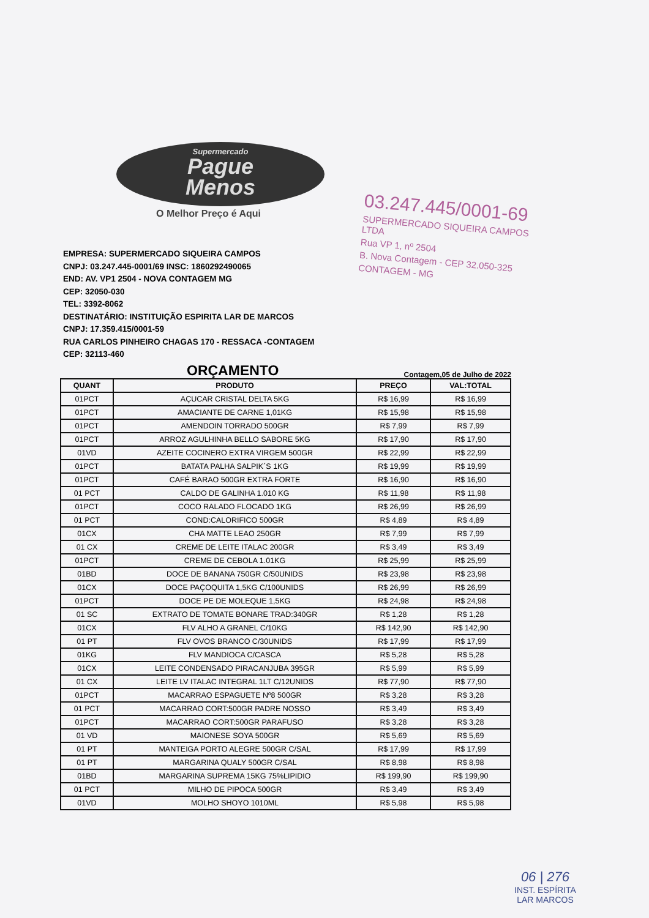Supermercado
Pague
Menos
O Melhor Preço é Aqui
03.247.445/0001-69
SUPERMERCADO SIQUEIRA CAMPOS LTDA
Rua VP 1, nº 2504
B. Nova Contagem - CEP 32.050-325
CONTAGEM - MG
EMPRESA: SUPERMERCADO SIQUEIRA CAMPOS
CNPJ: 03.247.445-0001/69 INSC: 1860292490065
END: AV. VP1 2504 - NOVA CONTAGEM MG
CEP: 32050-030
TEL: 3392-8062
DESTINATÁRIO: INSTITUIÇÃO ESPIRITA LAR DE MARCOS
CNPJ: 17.359.415/0001-59
RUA CARLOS PINHEIRO CHAGAS 170 - RESSACA -CONTAGEM
CEP: 32113-460
ORÇAMENTO
Contagem,05 de Julho de 2022
| QUANT | PRODUTO | PREÇO | VAL:TOTAL |
| --- | --- | --- | --- |
| 01PCT | AÇUCAR CRISTAL DELTA 5KG | R$ 16,99 | R$ 16,99 |
| 01PCT | AMACIANTE DE CARNE 1,01KG | R$ 15,98 | R$ 15,98 |
| 01PCT | AMENDOIN TORRADO 500GR | R$ 7,99 | R$ 7,99 |
| 01PCT | ARROZ AGULHINHA BELLO SABORE 5KG | R$ 17,90 | R$ 17,90 |
| 01VD | AZEITE COCINERO EXTRA VIRGEM 500GR | R$ 22,99 | R$ 22,99 |
| 01PCT | BATATA PALHA SALPIK´S 1KG | R$ 19,99 | R$ 19,99 |
| 01PCT | CAFÉ BARAO 500GR EXTRA FORTE | R$ 16,90 | R$ 16,90 |
| 01 PCT | CALDO DE GALINHA 1.010 KG | R$ 11,98 | R$ 11,98 |
| 01PCT | COCO RALADO FLOCADO 1KG | R$ 26,99 | R$ 26,99 |
| 01 PCT | COND:CALORIFICO 500GR | R$ 4,89 | R$ 4,89 |
| 01CX | CHA MATTE LEAO 250GR | R$ 7,99 | R$ 7,99 |
| 01 CX | CREME DE LEITE ITALAC 200GR | R$ 3,49 | R$ 3,49 |
| 01PCT | CREME DE CEBOLA 1.01KG | R$ 25,99 | R$ 25,99 |
| 01BD | DOCE DE BANANA 750GR C/50UNIDS | R$ 23,98 | R$ 23,98 |
| 01CX | DOCE PAÇOQUITA 1,5KG C/100UNIDS | R$ 26,99 | R$ 26,99 |
| 01PCT | DOCE PE DE MOLEQUE 1,5KG | R$ 24,98 | R$ 24,98 |
| 01 SC | EXTRATO DE TOMATE BONARE TRAD:340GR | R$ 1,28 | R$ 1,28 |
| 01CX | FLV ALHO A GRANEL C/10KG | R$ 142,90 | R$ 142,90 |
| 01 PT | FLV OVOS BRANCO C/30UNIDS | R$ 17,99 | R$ 17,99 |
| 01KG | FLV MANDIOCA C/CASCA | R$ 5,28 | R$ 5,28 |
| 01CX | LEITE CONDENSADO PIRACANJUBA 395GR | R$ 5,99 | R$ 5,99 |
| 01 CX | LEITE LV ITALAC INTEGRAL 1LT C/12UNIDS | R$ 77,90 | R$ 77,90 |
| 01PCT | MACARRAO ESPAGUETE Nº8 500GR | R$ 3,28 | R$ 3,28 |
| 01 PCT | MACARRAO CORT:500GR PADRE NOSSO | R$ 3,49 | R$ 3,49 |
| 01PCT | MACARRAO CORT:500GR PARAFUSO | R$ 3,28 | R$ 3,28 |
| 01 VD | MAIONESE SOYA 500GR | R$ 5,69 | R$ 5,69 |
| 01 PT | MANTEIGA PORTO ALEGRE 500GR C/SAL | R$ 17,99 | R$ 17,99 |
| 01 PT | MARGARINA QUALY 500GR C/SAL | R$ 8,98 | R$ 8,98 |
| 01BD | MARGARINA SUPREMA 15KG 75%LIPIDIO | R$ 199,90 | R$ 199,90 |
| 01 PCT | MILHO DE PIPOCA 500GR | R$ 3,49 | R$ 3,49 |
| 01VD | MOLHO SHOYO 1010ML | R$ 5,98 | R$ 5,98 |
06 | 276
INST. ESPÍRITA
LAR MARCOS